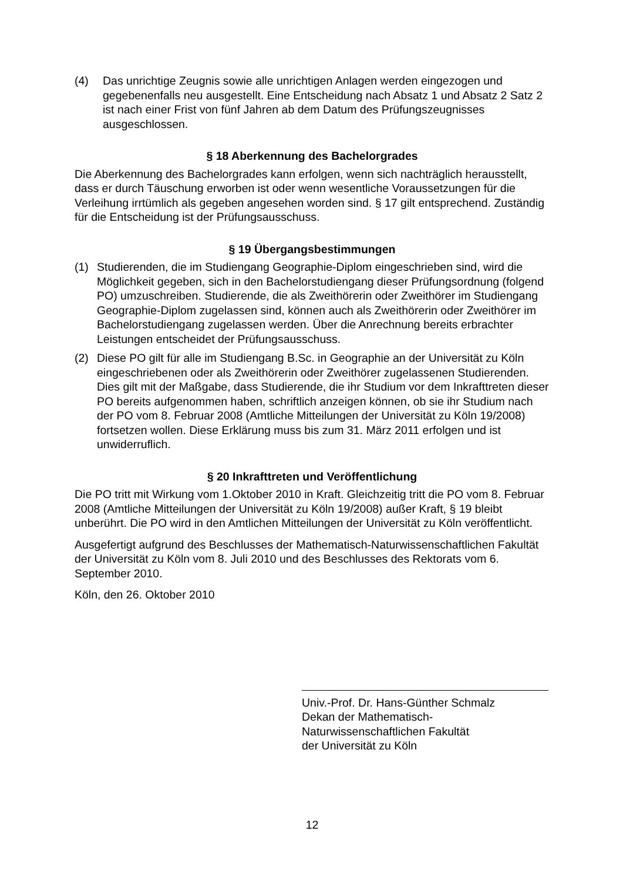(4) Das unrichtige Zeugnis sowie alle unrichtigen Anlagen werden eingezogen und gegebenenfalls neu ausgestellt. Eine Entscheidung nach Absatz 1 und Absatz 2 Satz 2 ist nach einer Frist von fünf Jahren ab dem Datum des Prüfungszeugnisses ausgeschlossen.
§ 18 Aberkennung des Bachelorgrades
Die Aberkennung des Bachelorgrades kann erfolgen, wenn sich nachträglich herausstellt, dass er durch Täuschung erworben ist oder wenn wesentliche Voraussetzungen für die Verleihung irrtümlich als gegeben angesehen worden sind. § 17 gilt entsprechend. Zuständig für die Entscheidung ist der Prüfungsausschuss.
§ 19 Übergangsbestimmungen
(1) Studierenden, die im Studiengang Geographie-Diplom eingeschrieben sind, wird die Möglichkeit gegeben, sich in den Bachelorstudiengang dieser Prüfungsordnung (folgend PO) umzuschreiben. Studierende, die als Zweithörerin oder Zweithörer im Studiengang Geographie-Diplom zugelassen sind, können auch als Zweithörerin oder Zweithörer im Bachelorstudiengang zugelassen werden. Über die Anrechnung bereits erbrachter Leistungen entscheidet der Prüfungsausschuss.
(2) Diese PO gilt für alle im Studiengang B.Sc. in Geographie an der Universität zu Köln eingeschriebenen oder als Zweithörerin oder Zweithörer zugelassenen Studierenden. Dies gilt mit der Maßgabe, dass Studierende, die ihr Studium vor dem Inkrafttreten dieser PO bereits aufgenommen haben, schriftlich anzeigen können, ob sie ihr Studium nach der PO vom 8. Februar 2008 (Amtliche Mitteilungen der Universität zu Köln 19/2008) fortsetzen wollen. Diese Erklärung muss bis zum 31. März 2011 erfolgen und ist unwiderruflich.
§ 20 Inkrafttreten und Veröffentlichung
Die PO tritt mit Wirkung vom 1.Oktober 2010 in Kraft. Gleichzeitig tritt die PO vom 8. Februar 2008 (Amtliche Mitteilungen der Universität zu Köln 19/2008) außer Kraft, § 19 bleibt unberührt. Die PO wird in den Amtlichen Mitteilungen der Universität zu Köln veröffentlicht.
Ausgefertigt aufgrund des Beschlusses der Mathematisch-Naturwissenschaftlichen Fakultät der Universität zu Köln vom 8. Juli 2010 und des Beschlusses des Rektorats vom 6. September 2010.
Köln, den 26. Oktober 2010
Univ.-Prof. Dr. Hans-Günther Schmalz
Dekan der Mathematisch-
Naturwissenschaftlichen Fakultät
der Universität zu Köln
12